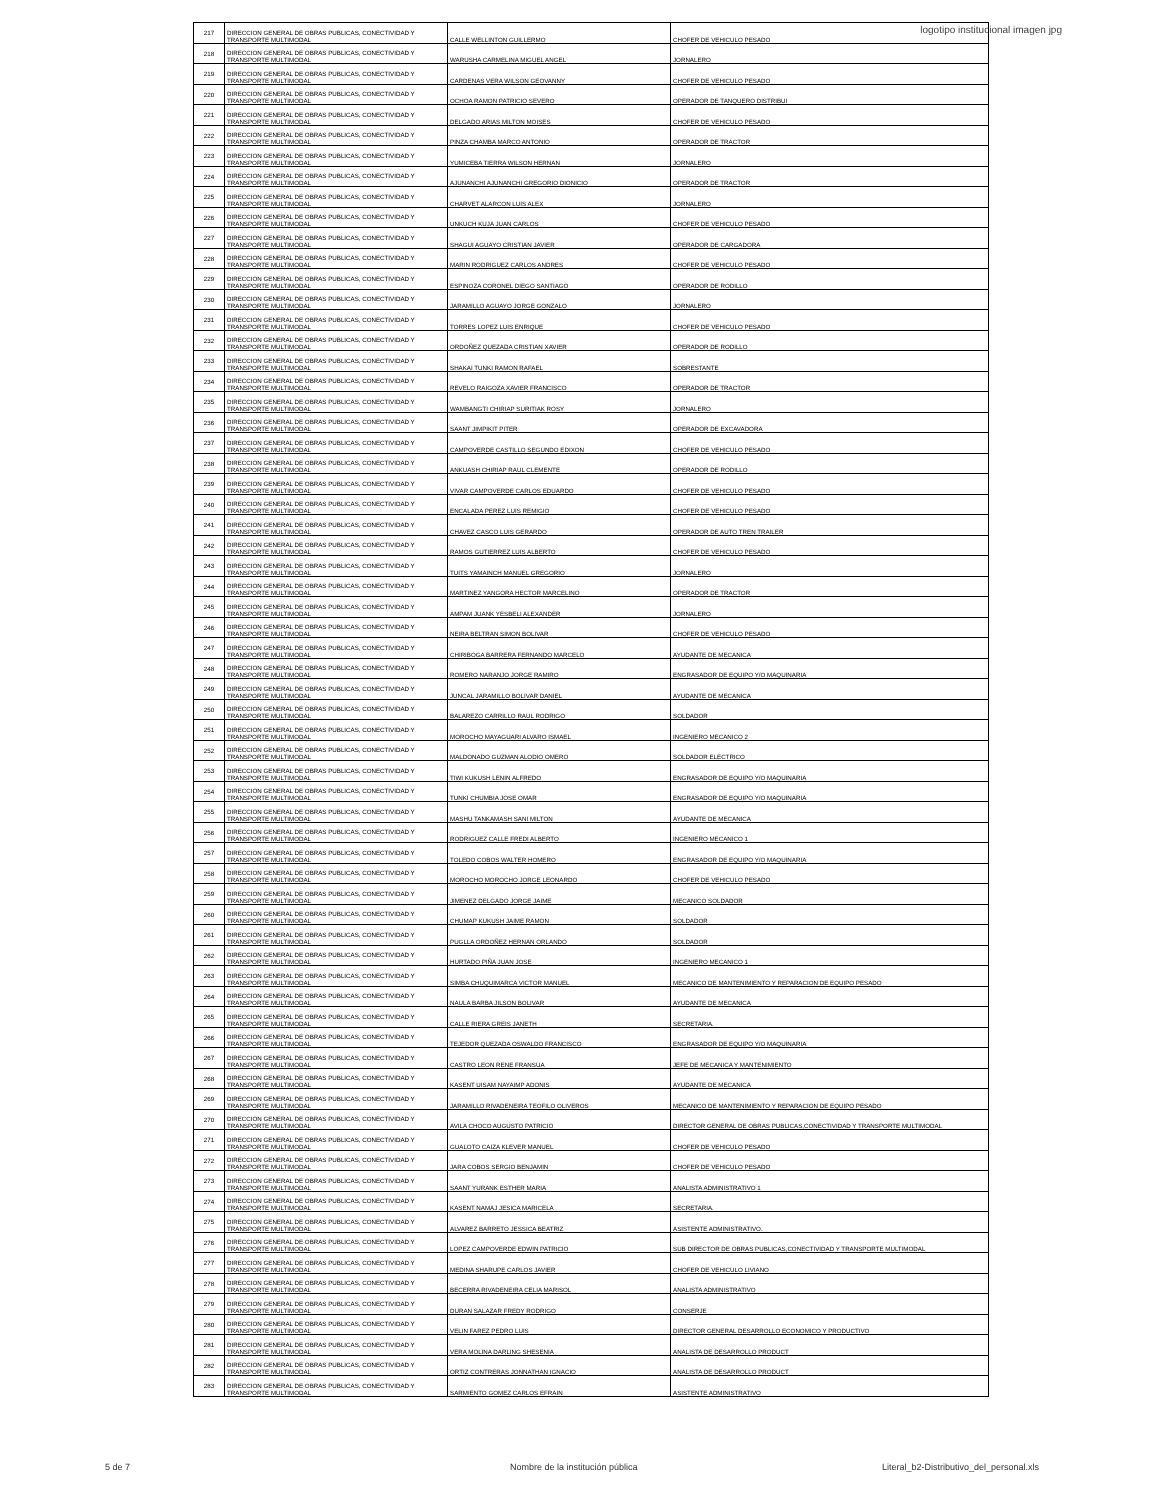logotipo institucional imagen jpg
| 217 | DIRECCION GENERAL DE OBRAS PUBLICAS, CONECTIVIDAD Y TRANSPORTE MULTIMODAL | CALLE WELLINTON GUILLERMO | CHOFER DE VEHICULO PESADO |
| 218 | DIRECCION GENERAL DE OBRAS PUBLICAS, CONECTIVIDAD Y TRANSPORTE MULTIMODAL | WARUSHA CARMELINA MIGUEL ANGEL | JORNALERO |
| 219 | DIRECCION GENERAL DE OBRAS PUBLICAS, CONECTIVIDAD Y TRANSPORTE MULTIMODAL | CARDENAS VERA WILSON GEOVANNY | CHOFER DE VEHICULO PESADO |
| 220 | DIRECCION GENERAL DE OBRAS PUBLICAS, CONECTIVIDAD Y TRANSPORTE MULTIMODAL | OCHOA RAMON PATRICIO SEVERO | OPERADOR DE TANQUERO DISTRIBUI |
| 221 | DIRECCION GENERAL DE OBRAS PUBLICAS, CONECTIVIDAD Y TRANSPORTE MULTIMODAL | DELGADO ARIAS MILTON MOISES | CHOFER DE VEHICULO PESADO |
| 222 | DIRECCION GENERAL DE OBRAS PUBLICAS, CONECTIVIDAD Y TRANSPORTE MULTIMODAL | PINZA CHAMBA MARCO ANTONIO | OPERADOR DE TRACTOR |
| 223 | DIRECCION GENERAL DE OBRAS PUBLICAS, CONECTIVIDAD Y TRANSPORTE MULTIMODAL | YUMICEBA TIERRA WILSON HERNAN | JORNALERO |
| 224 | DIRECCION GENERAL DE OBRAS PUBLICAS, CONECTIVIDAD Y TRANSPORTE MULTIMODAL | AJUNANCHI AJUNANCHI GREGORIO DIONICIO | OPERADOR DE TRACTOR |
| 225 | DIRECCION GENERAL DE OBRAS PUBLICAS, CONECTIVIDAD Y TRANSPORTE MULTIMODAL | CHARVET ALARCON LUIS ALEX | JORNALERO |
| 226 | DIRECCION GENERAL DE OBRAS PUBLICAS, CONECTIVIDAD Y TRANSPORTE MULTIMODAL | UNKUCH KUJA JUAN CARLOS | CHOFER DE VEHICULO PESADO |
| 227 | DIRECCION GENERAL DE OBRAS PUBLICAS, CONECTIVIDAD Y TRANSPORTE MULTIMODAL | SHAGUI AGUAYO CRISTIAN JAVIER | OPERADOR DE CARGADORA |
| 228 | DIRECCION GENERAL DE OBRAS PUBLICAS, CONECTIVIDAD Y TRANSPORTE MULTIMODAL | MARIN RODRIGUEZ CARLOS ANDRES | CHOFER DE VEHICULO PESADO |
| 229 | DIRECCION GENERAL DE OBRAS PUBLICAS, CONECTIVIDAD Y TRANSPORTE MULTIMODAL | ESPINOZA CORONEL DIEGO SANTIAGO | OPERADOR DE RODILLO |
| 230 | DIRECCION GENERAL DE OBRAS PUBLICAS, CONECTIVIDAD Y TRANSPORTE MULTIMODAL | JARAMILLO AGUAYO JORGE GONZALO | JORNALERO |
| 231 | DIRECCION GENERAL DE OBRAS PUBLICAS, CONECTIVIDAD Y TRANSPORTE MULTIMODAL | TORRES LOPEZ LUIS ENRIQUE | CHOFER DE VEHICULO PESADO |
| 232 | DIRECCION GENERAL DE OBRAS PUBLICAS, CONECTIVIDAD Y TRANSPORTE MULTIMODAL | ORDOÑEZ QUEZADA CRISTIAN XAVIER | OPERADOR DE RODILLO |
| 233 | DIRECCION GENERAL DE OBRAS PUBLICAS, CONECTIVIDAD Y TRANSPORTE MULTIMODAL | SHAKAI TUNKI RAMON RAFAEL | SOBRESTANTE |
| 234 | DIRECCION GENERAL DE OBRAS PUBLICAS, CONECTIVIDAD Y TRANSPORTE MULTIMODAL | REVELO RAIGOZA XAVIER FRANCISCO | OPERADOR DE TRACTOR |
| 235 | DIRECCION GENERAL DE OBRAS PUBLICAS, CONECTIVIDAD Y TRANSPORTE MULTIMODAL | WAMBANGTI CHIRIAP SURITIAK ROSY | JORNALERO |
| 236 | DIRECCION GENERAL DE OBRAS PUBLICAS, CONECTIVIDAD Y TRANSPORTE MULTIMODAL | SAANT JIMPIKIT PITER | OPERADOR DE EXCAVADORA |
| 237 | DIRECCION GENERAL DE OBRAS PUBLICAS, CONECTIVIDAD Y TRANSPORTE MULTIMODAL | CAMPOVERDE CASTILLO SEGUNDO EDIXON | CHOFER DE VEHICULO PESADO |
| 238 | DIRECCION GENERAL DE OBRAS PUBLICAS, CONECTIVIDAD Y TRANSPORTE MULTIMODAL | ANKUASH CHIRIAP RAUL CLEMENTE | OPERADOR DE RODILLO |
| 239 | DIRECCION GENERAL DE OBRAS PUBLICAS, CONECTIVIDAD Y TRANSPORTE MULTIMODAL | VIVAR CAMPOVERDE CARLOS EDUARDO | CHOFER DE VEHICULO PESADO |
| 240 | DIRECCION GENERAL DE OBRAS PUBLICAS, CONECTIVIDAD Y TRANSPORTE MULTIMODAL | ENCALADA PEREZ LUIS REMIGIO | CHOFER DE VEHICULO PESADO |
| 241 | DIRECCION GENERAL DE OBRAS PUBLICAS, CONECTIVIDAD Y TRANSPORTE MULTIMODAL | CHAVEZ CASCO LUIS GERARDO | OPERADOR DE AUTO TREN TRAILER |
| 242 | DIRECCION GENERAL DE OBRAS PUBLICAS, CONECTIVIDAD Y TRANSPORTE MULTIMODAL | RAMOS GUTIERREZ LUIS ALBERTO | CHOFER DE VEHICULO PESADO |
| 243 | DIRECCION GENERAL DE OBRAS PUBLICAS, CONECTIVIDAD Y TRANSPORTE MULTIMODAL | TUITS YAMAINCH MANUEL GREGORIO | JORNALERO |
| 244 | DIRECCION GENERAL DE OBRAS PUBLICAS, CONECTIVIDAD Y TRANSPORTE MULTIMODAL | MARTINEZ YANGORA HECTOR MARCELINO | OPERADOR DE TRACTOR |
| 245 | DIRECCION GENERAL DE OBRAS PUBLICAS, CONECTIVIDAD Y TRANSPORTE MULTIMODAL | AMPAM JUANK YESBELI ALEXANDER | JORNALERO |
| 246 | DIRECCION GENERAL DE OBRAS PUBLICAS, CONECTIVIDAD Y TRANSPORTE MULTIMODAL | NEIRA BELTRAN SIMON BOLIVAR | CHOFER DE VEHICULO PESADO |
| 247 | DIRECCION GENERAL DE OBRAS PUBLICAS, CONECTIVIDAD Y TRANSPORTE MULTIMODAL | CHIRIBOGA BARRERA FERNANDO MARCELO | AYUDANTE DE MECANICA |
| 248 | DIRECCION GENERAL DE OBRAS PUBLICAS, CONECTIVIDAD Y TRANSPORTE MULTIMODAL | ROMERO NARANJO JORGE RAMIRO | ENGRASADOR DE EQUIPO Y/O MAQUINARIA |
| 249 | DIRECCION GENERAL DE OBRAS PUBLICAS, CONECTIVIDAD Y TRANSPORTE MULTIMODAL | JUNCAL JARAMILLO BOLIVAR DANIEL | AYUDANTE DE MECANICA |
| 250 | DIRECCION GENERAL DE OBRAS PUBLICAS, CONECTIVIDAD Y TRANSPORTE MULTIMODAL | BALAREZO CARRILLO RAUL RODRIGO | SOLDADOR |
| 251 | DIRECCION GENERAL DE OBRAS PUBLICAS, CONECTIVIDAD Y TRANSPORTE MULTIMODAL | MOROCHO MAYAGUARI ALVARO ISMAEL | INGENIERO MECANICO 2 |
| 252 | DIRECCION GENERAL DE OBRAS PUBLICAS, CONECTIVIDAD Y TRANSPORTE MULTIMODAL | MALDONADO GUZMAN ALODIO OMERO | SOLDADOR ELECTRICO |
| 253 | DIRECCION GENERAL DE OBRAS PUBLICAS, CONECTIVIDAD Y TRANSPORTE MULTIMODAL | TIWI KUKUSH LENIN ALFREDO | ENGRASADOR DE EQUIPO Y/O MAQUINARIA |
| 254 | DIRECCION GENERAL DE OBRAS PUBLICAS, CONECTIVIDAD Y TRANSPORTE MULTIMODAL | TUNKI CHUMBIA JOSE OMAR | ENGRASADOR DE EQUIPO Y/O MAQUINARIA |
| 255 | DIRECCION GENERAL DE OBRAS PUBLICAS, CONECTIVIDAD Y TRANSPORTE MULTIMODAL | MASHU TANKAMASH SANI MILTON | AYUDANTE DE MECANICA |
| 256 | DIRECCION GENERAL DE OBRAS PUBLICAS, CONECTIVIDAD Y TRANSPORTE MULTIMODAL | RODRIGUEZ CALLE FREDI ALBERTO | INGENIERO MECANICO 1 |
| 257 | DIRECCION GENERAL DE OBRAS PUBLICAS, CONECTIVIDAD Y TRANSPORTE MULTIMODAL | TOLEDO COBOS WALTER HOMERO | ENGRASADOR DE EQUIPO Y/O MAQUINARIA |
| 258 | DIRECCION GENERAL DE OBRAS PUBLICAS, CONECTIVIDAD Y TRANSPORTE MULTIMODAL | MOROCHO MOROCHO JORGE LEONARDO | CHOFER DE VEHICULO PESADO |
| 259 | DIRECCION GENERAL DE OBRAS PUBLICAS, CONECTIVIDAD Y TRANSPORTE MULTIMODAL | JIMENEZ DELGADO JORGE JAIME | MECANICO SOLDADOR |
| 260 | DIRECCION GENERAL DE OBRAS PUBLICAS, CONECTIVIDAD Y TRANSPORTE MULTIMODAL | CHUMAP KUKUSH JAIME RAMON | SOLDADOR |
| 261 | DIRECCION GENERAL DE OBRAS PUBLICAS, CONECTIVIDAD Y TRANSPORTE MULTIMODAL | PUGLLA ORDOÑEZ HERNAN ORLANDO | SOLDADOR |
| 262 | DIRECCION GENERAL DE OBRAS PUBLICAS, CONECTIVIDAD Y TRANSPORTE MULTIMODAL | HURTADO PIÑA JUAN JOSE | INGENIERO MECANICO 1 |
| 263 | DIRECCION GENERAL DE OBRAS PUBLICAS, CONECTIVIDAD Y TRANSPORTE MULTIMODAL | SIMBA CHUQUIMARCA VICTOR MANUEL | MECANICO DE MANTENIMIENTO Y REPARACION DE EQUIPO PESADO |
| 264 | DIRECCION GENERAL DE OBRAS PUBLICAS, CONECTIVIDAD Y TRANSPORTE MULTIMODAL | NAULA BARBA JILSON BOLIVAR | AYUDANTE DE MECANICA |
| 265 | DIRECCION GENERAL DE OBRAS PUBLICAS, CONECTIVIDAD Y TRANSPORTE MULTIMODAL | CALLE RIERA GREIS JANETH | SECRETARIA. |
| 266 | DIRECCION GENERAL DE OBRAS PUBLICAS, CONECTIVIDAD Y TRANSPORTE MULTIMODAL | TEJEDOR QUEZADA OSWALDO FRANCISCO | ENGRASADOR DE EQUIPO Y/O MAQUINARIA |
| 267 | DIRECCION GENERAL DE OBRAS PUBLICAS, CONECTIVIDAD Y TRANSPORTE MULTIMODAL | CASTRO LEON RENE FRANSUA | JEFE DE MECANICA Y MANTENIMIENTO |
| 268 | DIRECCION GENERAL DE OBRAS PUBLICAS, CONECTIVIDAD Y TRANSPORTE MULTIMODAL | KASENT UISAM NAYAIMP ADONIS | AYUDANTE DE MECANICA |
| 269 | DIRECCION GENERAL DE OBRAS PUBLICAS, CONECTIVIDAD Y TRANSPORTE MULTIMODAL | JARAMILLO RIVADENEIRA TEOFILO OLIVEROS | MECANICO DE MANTENIMIENTO Y REPARACION DE EQUIPO PESADO |
| 270 | DIRECCION GENERAL DE OBRAS PUBLICAS, CONECTIVIDAD Y TRANSPORTE MULTIMODAL | AVILA CHOCO AUGUSTO PATRICIO | DIRECTOR GENERAL DE OBRAS PUBLICAS,CONECTIVIDAD Y TRANSPORTE MULTIMODAL |
| 271 | DIRECCION GENERAL DE OBRAS PUBLICAS, CONECTIVIDAD Y TRANSPORTE MULTIMODAL | GUALOTO CAIZA KLEVER MANUEL | CHOFER DE VEHICULO PESADO |
| 272 | DIRECCION GENERAL DE OBRAS PUBLICAS, CONECTIVIDAD Y TRANSPORTE MULTIMODAL | JARA COBOS SERGIO BENJAMIN | CHOFER DE VEHICULO PESADO |
| 273 | DIRECCION GENERAL DE OBRAS PUBLICAS, CONECTIVIDAD Y TRANSPORTE MULTIMODAL | SAANT YURANK ESTHER MARIA | ANALISTA ADMINISTRATIVO 1 |
| 274 | DIRECCION GENERAL DE OBRAS PUBLICAS, CONECTIVIDAD Y TRANSPORTE MULTIMODAL | KASENT NAMAJ JESICA MARICELA | SECRETARIA. |
| 275 | DIRECCION GENERAL DE OBRAS PUBLICAS, CONECTIVIDAD Y TRANSPORTE MULTIMODAL | ALVAREZ BARRETO JESSICA BEATRIZ | ASISTENTE ADMINISTRATIVO. |
| 276 | DIRECCION GENERAL DE OBRAS PUBLICAS, CONECTIVIDAD Y TRANSPORTE MULTIMODAL | LOPEZ CAMPOVERDE EDWIN PATRICIO | SUB DIRECTOR DE OBRAS PUBLICAS,CONECTIVIDAD Y TRANSPORTE MULTIMODAL |
| 277 | DIRECCION GENERAL DE OBRAS PUBLICAS, CONECTIVIDAD Y TRANSPORTE MULTIMODAL | MEDINA SHARUPE CARLOS JAVIER | CHOFER DE VEHICULO LIVIANO |
| 278 | DIRECCION GENERAL DE OBRAS PUBLICAS, CONECTIVIDAD Y TRANSPORTE MULTIMODAL | BECERRA RIVADENEIRA CELIA MARISOL | ANALISTA ADMINISTRATIVO |
| 279 | DIRECCION GENERAL DE OBRAS PUBLICAS, CONECTIVIDAD Y TRANSPORTE MULTIMODAL | DURAN SALAZAR FREDY RODRIGO | CONSERJE |
| 280 | DIRECCION GENERAL DE OBRAS PUBLICAS, CONECTIVIDAD Y TRANSPORTE MULTIMODAL | VELIN FAREZ PEDRO LUIS | DIRECTOR GENERAL DESARROLLO ECONOMICO Y PRODUCTIVO |
| 281 | DIRECCION GENERAL DE OBRAS PUBLICAS, CONECTIVIDAD Y TRANSPORTE MULTIMODAL | VERA MOLINA DARLING SHESENIA | ANALISTA DE DESARROLLO PRODUCT |
| 282 | DIRECCION GENERAL DE OBRAS PUBLICAS, CONECTIVIDAD Y TRANSPORTE MULTIMODAL | ORTIZ CONTRERAS JONNATHAN IGNACIO | ANALISTA DE DESARROLLO PRODUCT |
| 283 | DIRECCION GENERAL DE OBRAS PUBLICAS, CONECTIVIDAD Y TRANSPORTE MULTIMODAL | SARMIENTO GOMEZ CARLOS EFRAIN | ASISTENTE ADMINISTRATIVO |
5 de 7
Nombre de la institución pública
Literal_b2-Distributivo_del_personal.xls